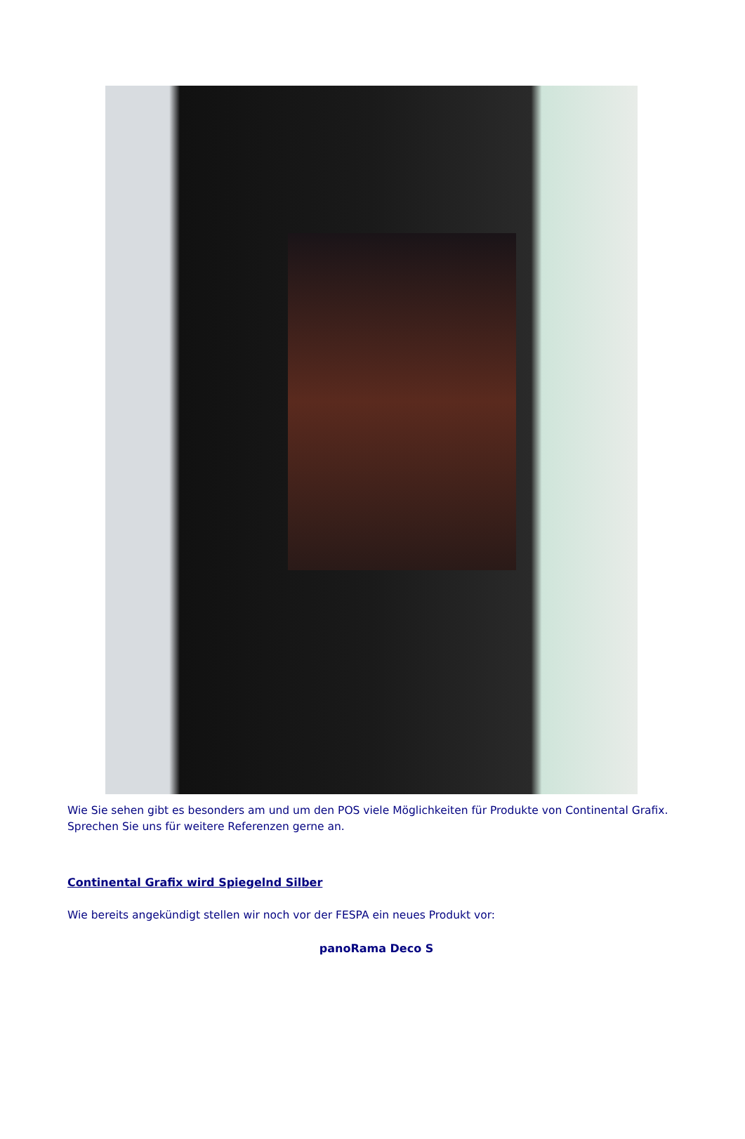Wie Sie sehen gibt es besonders am und um den POS viele Möglichkeiten für Produkte von Continental Grafix. Sprechen Sie uns für weitere Referenzen gerne an.
Continental Grafix wird Spiegelnd Silber
Wie bereits angekündigt stellen wir noch vor der FESPA ein neues Produkt vor:
panoRama Deco S